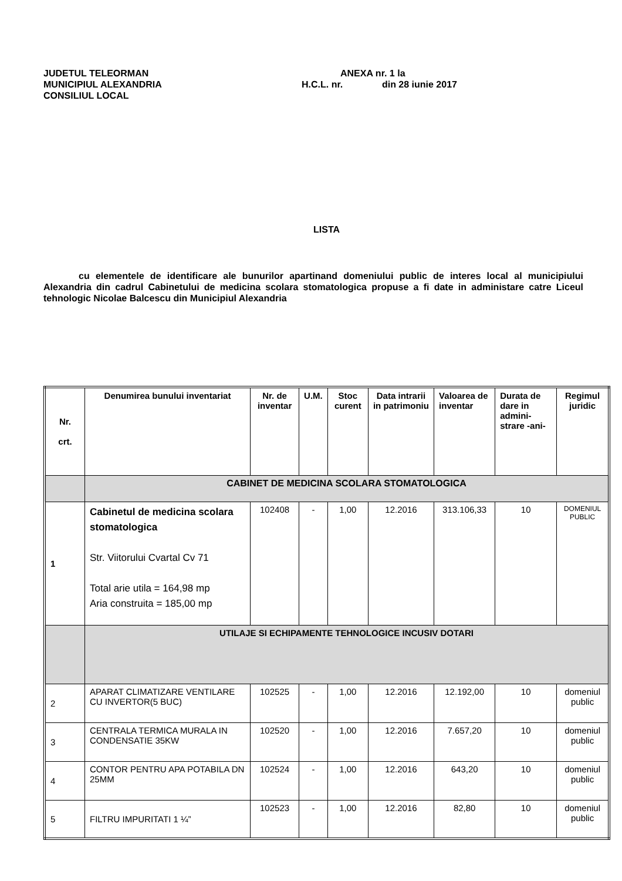JUDETUL TELEORMAN
MUNICIPIUL ALEXANDRIA
CONSILIUL LOCAL
ANEXA nr. 1 la
H.C.L. nr. din 28 iunie 2017
LISTA
cu elementele de identificare ale bunurilor apartinand domeniului public de interes local al municipiului Alexandria din cadrul Cabinetului de medicina scolara stomatologica propuse a fi date in administare catre Liceul tehnologic Nicolae Balcescu din Municipiul Alexandria
| Nr. crt. | Denumirea bunului inventariat | Nr. de inventar | U.M. | Stoc curent | Data intrarii in patrimoniu | Valoarea de inventar | Durata de dare in admini-strare -ani- | Regimul juridic |
| --- | --- | --- | --- | --- | --- | --- | --- | --- |
| | CABINET DE MEDICINA SCOLARA STOMATOLOGICA | | | | | | | |
| 1 | Cabinetul de medicina scolara stomatologica Str. Viitorului Cvartal Cv 71 Total arie utila = 164,98 mp Aria construita = 185,00 mp | 102408 | - | 1,00 | 12.2016 | 313.106,33 | 10 | DOMENIUL PUBLIC |
| | UTILAJE SI ECHIPAMENTE TEHNOLOGICE INCUSIV DOTARI | | | | | | | |
| 2 | APARAT CLIMATIZARE VENTILARE CU INVERTOR(5 BUC) | 102525 | - | 1,00 | 12.2016 | 12.192,00 | 10 | domeniul public |
| 3 | CENTRALA TERMICA MURALA IN CONDENSATIE 35KW | 102520 | - | 1,00 | 12.2016 | 7.657,20 | 10 | domeniul public |
| 4 | CONTOR PENTRU APA POTABILA DN 25MM | 102524 | - | 1,00 | 12.2016 | 643,20 | 10 | domeniul public |
| 5 | FILTRU IMPURITATI 1 ¼” | 102523 | - | 1,00 | 12.2016 | 82,80 | 10 | domeniul public |